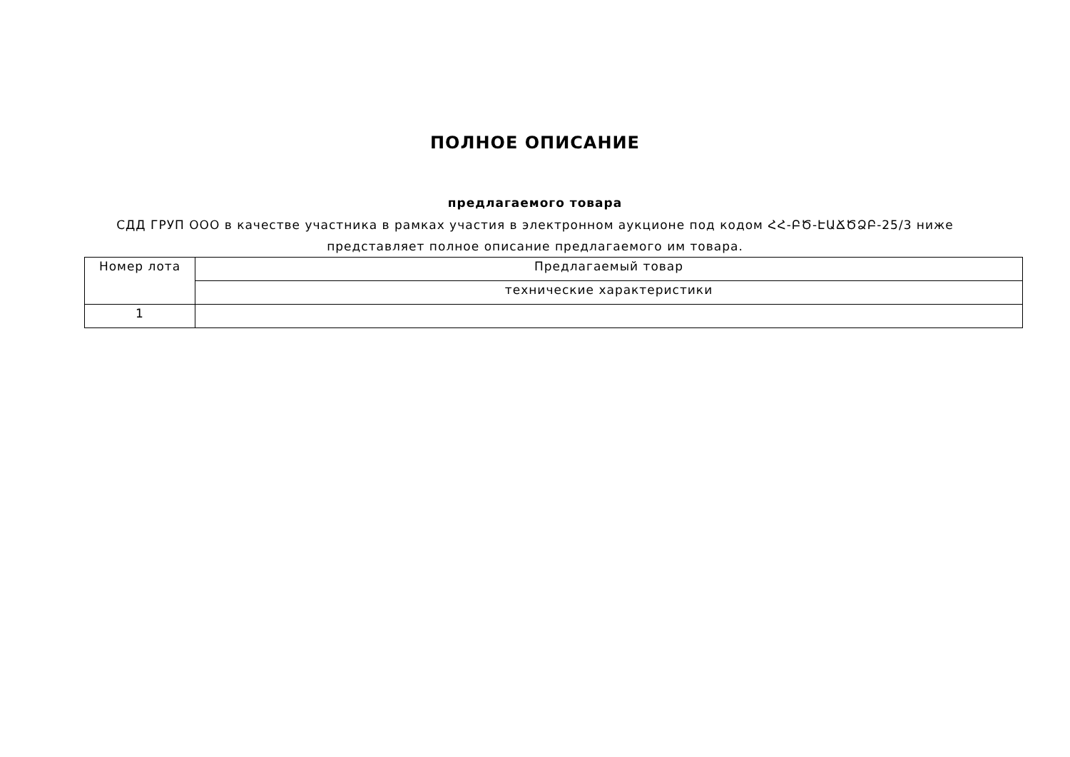ПОЛНОЕ ОПИСАНИЕ
предлагаемого товара
СДД ГРУП ООО в качестве участника в рамках участия в электронном аукционе под кодом ՀՀ-ԲԾ-ԷԱՃԾՁԲ-25/3 ниже представляет полное описание предлагаемого им товара.
| Номер лота | Предлагаемый товар |
| | технические характеристики |
| 1 | |